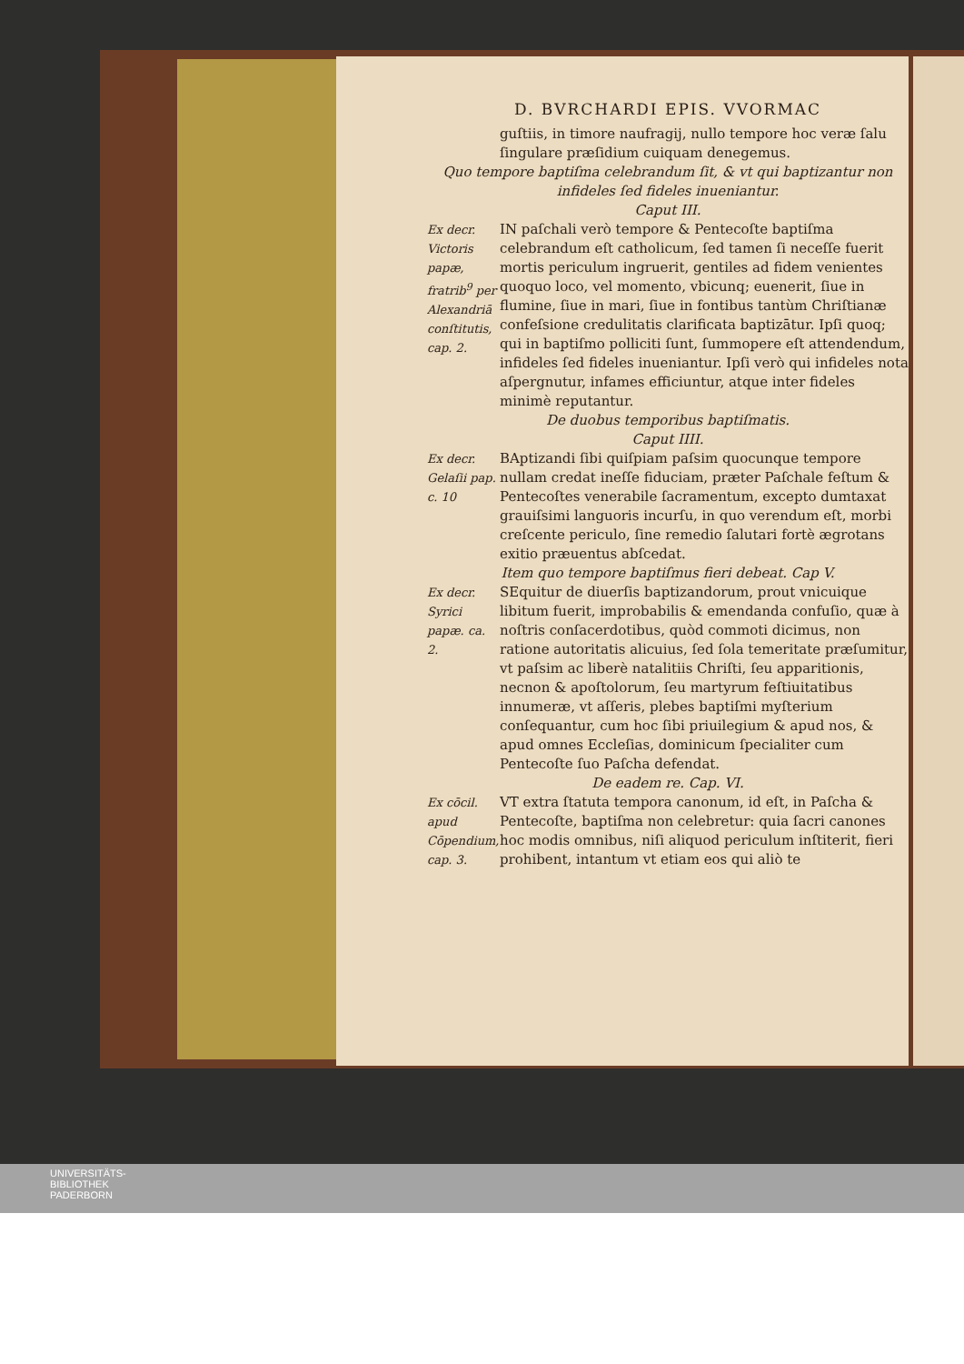D. BVRCHARDI EPIS. VVORMAC
guſtiis, in timore naufragij, nullo tempore hoc veræ ſalu ſingulare præſidium cuiquam denegemus.
Quo tempore baptiſma celebrandum ſit, & vt qui baptizantur non infideles ſed fideles inueniantur.
Caput III.
Ex decr. Victoris papæ, fratrib<sup>9</sup> per Alexandriā conſtitutis, cap. 2.
IN paſchali verò tempore & Pentecoſte baptiſma celebrandum eſt catholicum, ſed tamen ſi neceſſe fuerit mortis periculum ingruerit, gentiles ad fidem venientes quoquo loco, vel momento, vbicunq; euenerit, ſiue in flumine, ſiue in mari, ſiue in fontibus tantùm Chriſtianæ confeſsione credulitatis clarificata baptizātur. Ipſi quoq; qui in baptiſmo polliciti ſunt, ſummopere eſt attendendum, infideles ſed fideles inueniantur. Ipſi verò qui infideles nota aſpergnutur, infames efficiuntur, atque inter fideles minimè reputantur.
De duobus temporibus baptiſmatis.
Caput IIII.
Ex decr. Gelaſii pap. c. 10
BAptizandi ſibi quiſpiam paſsim quocunque tempore nullam credat ineſſe fiduciam, præter Paſchale feſtum & Pentecoſtes venerabile ſacramentum, excepto dumtaxat grauiſsimi languoris incurſu, in quo verendum eſt, morbi creſcente periculo, ſine remedio ſalutari fortè ægrotans exitio præuentus abſcedat.
Item quo tempore baptiſmus fieri debeat. Cap V.
Ex decr. Syrici papæ. ca. 2.
SEquitur de diuerſis baptizandorum, prout vnicuique libitum fuerit, improbabilis & emendanda confuſio, quæ à noſtris conſacerdotibus, quòd commoti dicimus, non ratione autoritatis alicuius, ſed ſola temeritate præſumitur, vt paſsim ac liberè natalitiis Chriſti, ſeu apparitionis, necnon & apoſtolorum, ſeu martyrum feſtiuitatibus innumeræ, vt aſſeris, plebes baptiſmi myſterium conſequantur, cum hoc ſibi priuilegium & apud nos, & apud omnes Eccleſias, dominicum ſpecialiter cum Pentecoſte ſuo Paſcha defendat.
De eadem re. Cap. VI.
Ex cōcil. apud Cōpendium, cap. 3.
VT extra ſtatuta tempora canonum, id eſt, in Paſcha & Pentecoſte, baptiſma non celebretur: quia ſacri canones hoc modis omnibus, niſi aliquod periculum inſtiterit, fieri prohibent, intantum vt etiam eos qui aliò te
UNIVERSITÄTS-
BIBLIOTHEK
PADERBORN